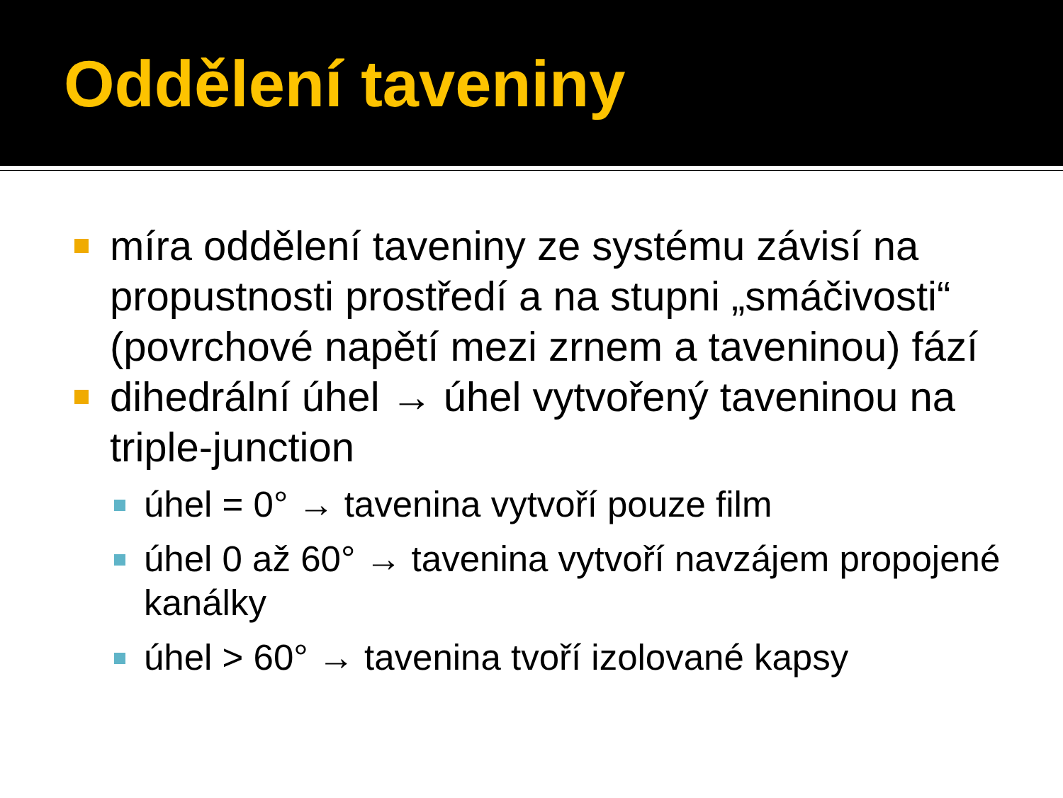Oddělení taveniny
míra oddělení taveniny ze systému závisí na propustnosti prostředí a na stupni „smáčivosti“ (povrchové napětí mezi zrnem a taveninou) fází
dihedrální úhel → úhel vytvořený taveninou na triple-junction
úhel = 0° → tavenina vytvoří pouze film
úhel 0 až 60° → tavenina vytvoří navzájem propojené kanálky
úhel > 60° → tavenina tvoří izolované kapsy